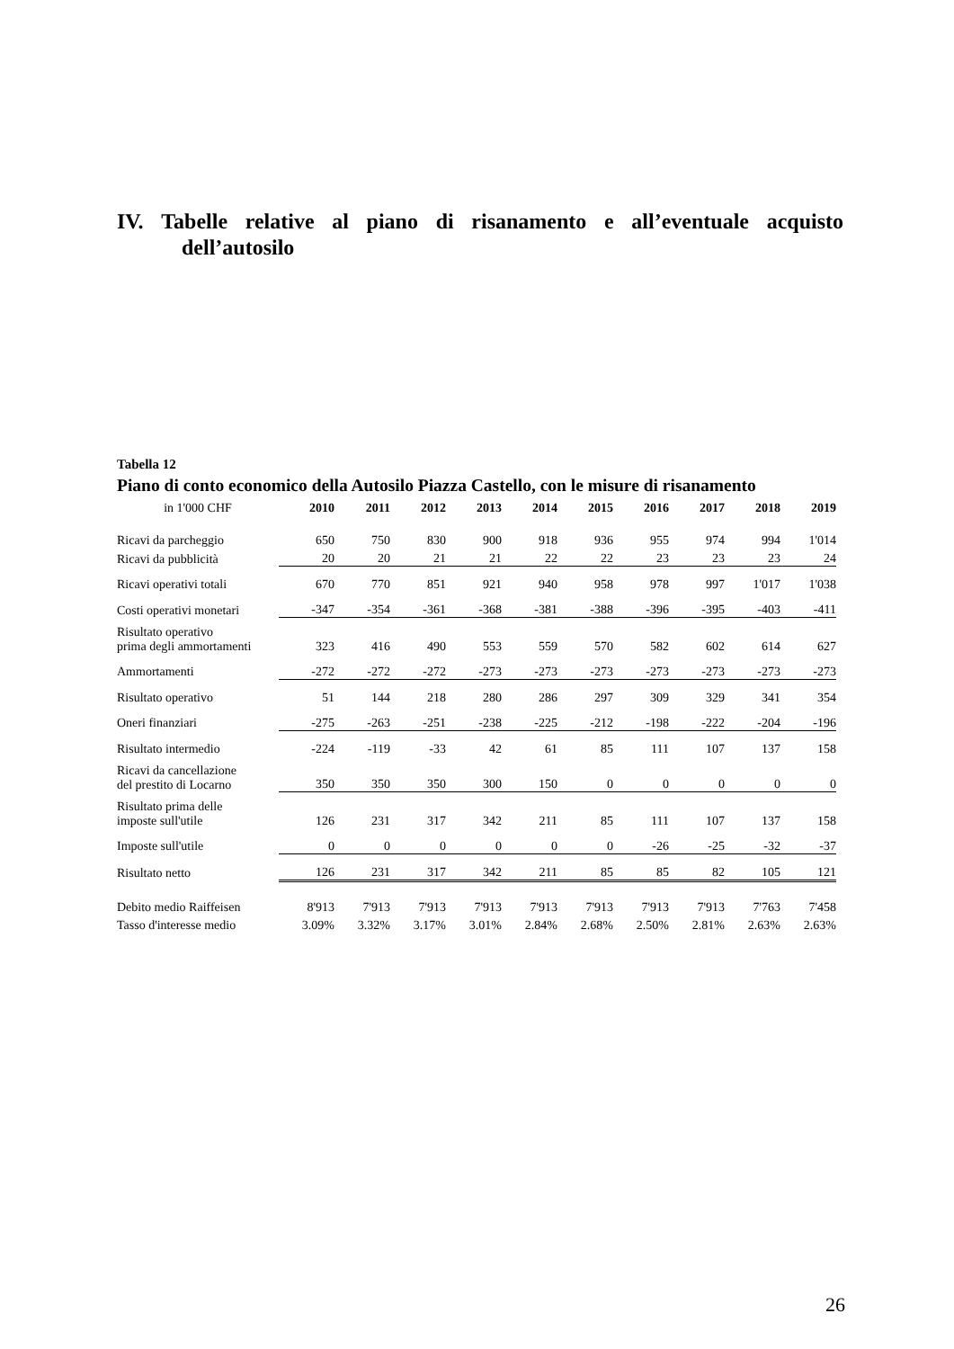IV. Tabelle relative al piano di risanamento e all’eventuale acquisto
dell’autosilo
Tabella 12
Piano di conto economico della Autosilo Piazza Castello, con le misure di risanamento
| in 1'000 CHF | 2010 | 2011 | 2012 | 2013 | 2014 | 2015 | 2016 | 2017 | 2018 | 2019 |
| --- | --- | --- | --- | --- | --- | --- | --- | --- | --- | --- |
| Ricavi da parcheggio | 650 | 750 | 830 | 900 | 918 | 936 | 955 | 974 | 994 | 1'014 |
| Ricavi da pubblicità | 20 | 20 | 21 | 21 | 22 | 22 | 23 | 23 | 23 | 24 |
| Ricavi operativi totali | 670 | 770 | 851 | 921 | 940 | 958 | 978 | 997 | 1'017 | 1'038 |
| Costi operativi monetari | -347 | -354 | -361 | -368 | -381 | -388 | -396 | -395 | -403 | -411 |
| Risultato operativo prima degli ammortamenti | 323 | 416 | 490 | 553 | 559 | 570 | 582 | 602 | 614 | 627 |
| Ammortamenti | -272 | -272 | -272 | -273 | -273 | -273 | -273 | -273 | -273 | -273 |
| Risultato operativo | 51 | 144 | 218 | 280 | 286 | 297 | 309 | 329 | 341 | 354 |
| Oneri finanziari | -275 | -263 | -251 | -238 | -225 | -212 | -198 | -222 | -204 | -196 |
| Risultato intermedio | -224 | -119 | -33 | 42 | 61 | 85 | 111 | 107 | 137 | 158 |
| Ricavi da cancellazione del prestito di Locarno | 350 | 350 | 350 | 300 | 150 | 0 | 0 | 0 | 0 | 0 |
| Risultato prima delle imposte sull'utile | 126 | 231 | 317 | 342 | 211 | 85 | 111 | 107 | 137 | 158 |
| Imposte sull'utile | 0 | 0 | 0 | 0 | 0 | 0 | -26 | -25 | -32 | -37 |
| Risultato netto | 126 | 231 | 317 | 342 | 211 | 85 | 85 | 82 | 105 | 121 |
| Debito medio Raiffeisen | 8'913 | 7'913 | 7'913 | 7'913 | 7'913 | 7'913 | 7'913 | 7'913 | 7'763 | 7'458 |
| Tasso d'interesse medio | 3.09% | 3.32% | 3.17% | 3.01% | 2.84% | 2.68% | 2.50% | 2.81% | 2.63% | 2.63% |
26